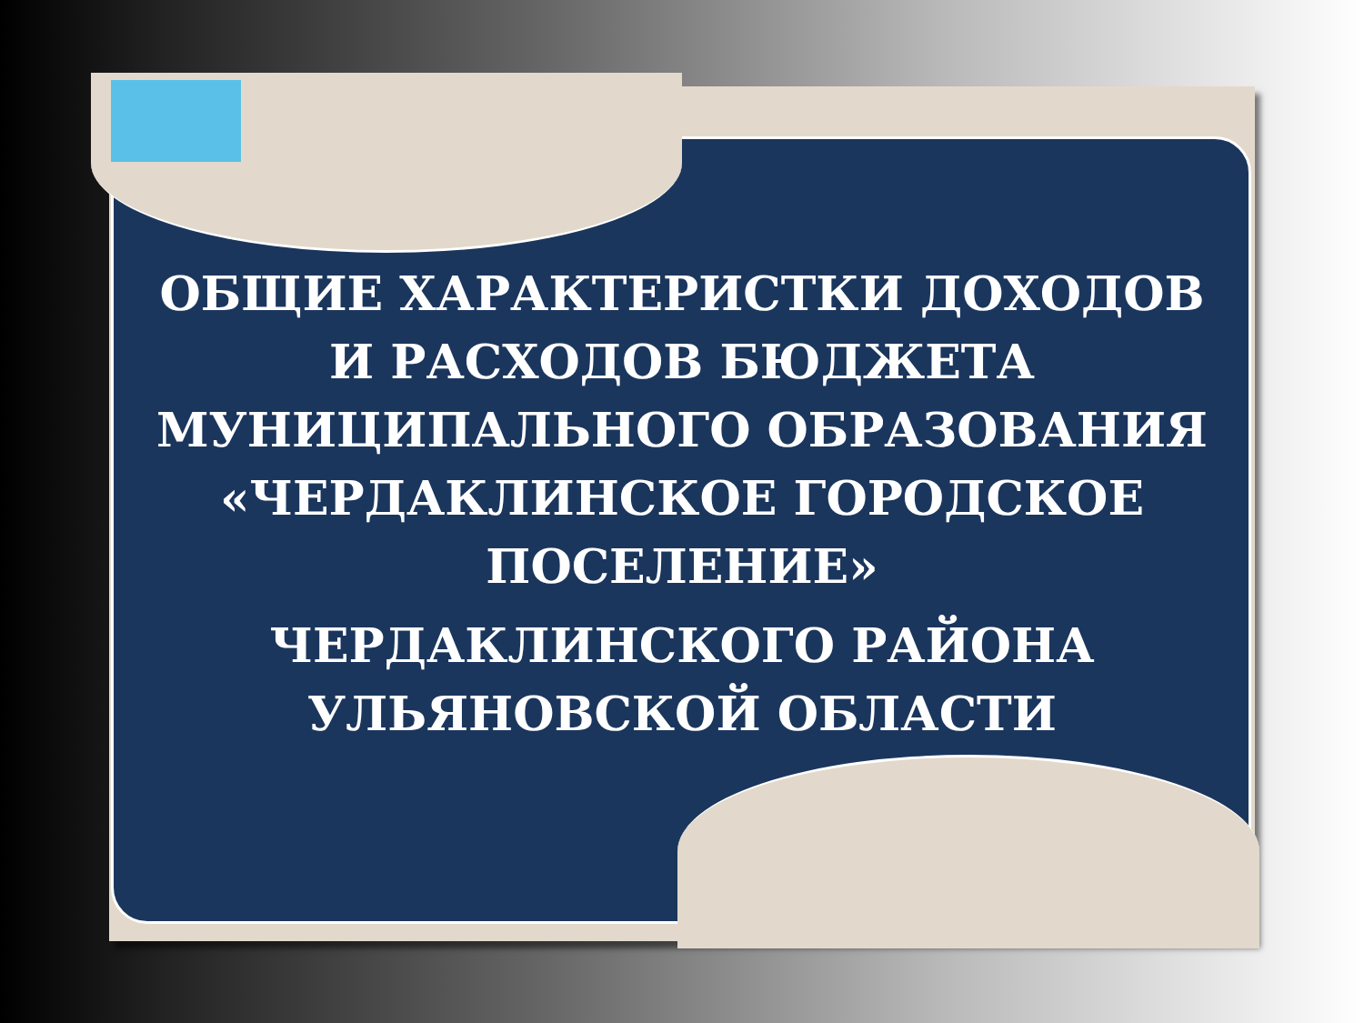ОБЩИЕ ХАРАКТЕРИСТКИ ДОХОДОВ И РАСХОДОВ БЮДЖЕТА МУНИЦИПАЛЬНОГО ОБРАЗОВАНИЯ «ЧЕРДАКЛИНСКОЕ ГОРОДСКОЕ ПОСЕЛЕНИЕ»
ЧЕРДАКЛИНСКОГО РАЙОНА УЛЬЯНОВСКОЙ ОБЛАСТИ